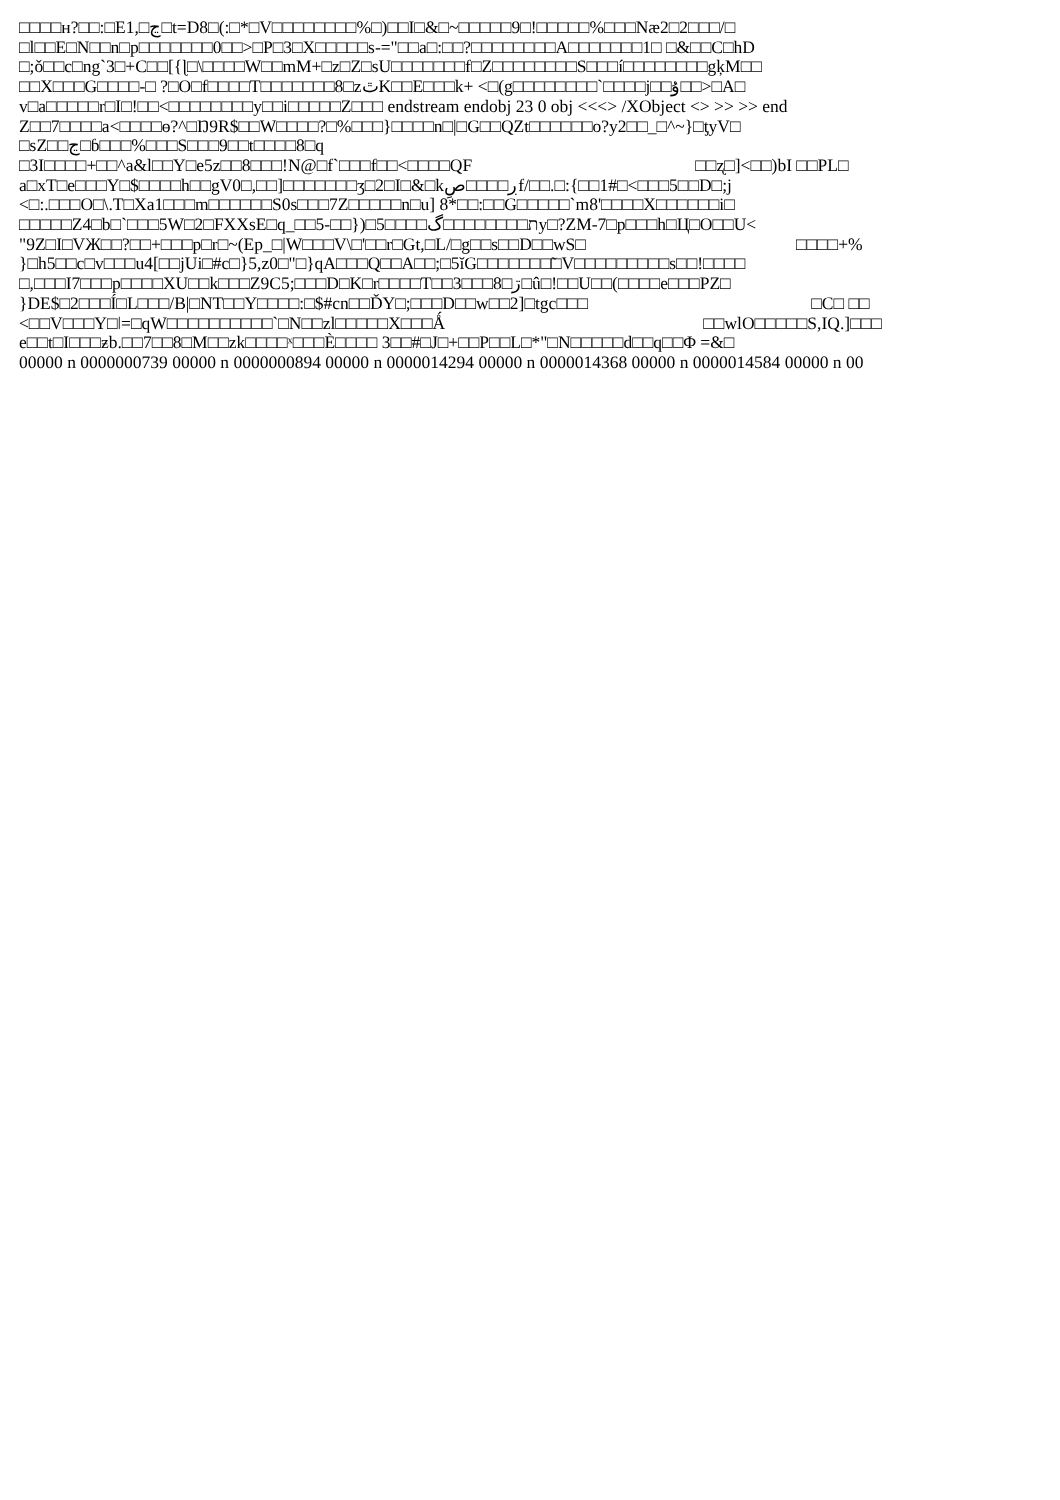□□□□н?□□:□E1,□ڃ□t=D8□(:□*□V□□□□□□□□%□)□□I□&□~□□□□□9□!□□□□□%□□□Næ2□2□□□/□
□l□□E□N□□n□p□□□□□□□0□□>□P□3□X□□□□□s-="□□a□:□□?□□□□□□□□A□□□□□□□1□ □&□□C□hD
□;ǒ□□c□ng`3□+C□□[{ɭ□\□□□□W□□mM+□z□Z□sU□□□□□□□f□Z□□□□□□□□S□□□í□□□□□□□□gķM□□
□□X□□□G□□□□-□ ?□O□f□□□□T□□□□□□□8□zٿK□□E□□□k+ <□(g□□□□□□□□`□□□□j□□ۇ□□>□A□
v□a□□□□□r□I□!□□<□□□□□□□□y□□i□□□□□Z□□□ endstream endobj 23 0 obj <<<> /XObject <> >> >> end
Z□□7□□□□a<□□□□ɵ?^□Ŋ9R$□□W□□□□?□%□□□}□□□□n□|□G□□QZt□□□□□□o?y2□□_□^~}□ƫyV□
□sZ□□ڃ□ɓ□□□%□□□S□□□9□□t□□□□8□q
□3I□□□□+□□^a&l□□Y□e5z□□8□□□!N@□f`□□□f□□<□□□□QF □□ʐ□]<□□)bI □□PL□
a□xT□e□□□Y□$□□□□h□□gV0□,□□]□□□□□□□ʒ□2□I□&□kڔ□□□□صِf/□□.□:{□□1#□<□□□5□□D□;j
<□:.□□□O□\.T□Xa1□□□m□□□□□□S0s□□□7Z□□□□□n□u] 8*□□:□□G□□□□□`m8'□□□□X□□□□□□i□
□□□□□Z4□b□`□□□5W□2□FXXsE□q_□□5-□□})□5□□□□ת□□□□□□□□گy□?ZM-7□p□□□h□Ц□O□□U<
"9Z□I□VЖ□□?□□+□□□p□r□~(Ep_□|W□□□V\□'□□r□Gt,□L/□g□□s□□D□□wS□ □□□□+%
}□h5□□c□v□□□u4[□□jUi□#c□}5,z0□"□}qA□□□Q□□A□□;□5ĭG□□□□□□□̃□V□□□□□□□□□s□□!□□□□
□,□□□I7□□□p□□□□XU□□k□□□Z9C5;□□□D□K□r□□□□T□□ڗ□8□□□3□û□!□□U□□(□□□□e□□□PZ□
}DE$□2□□□Í□L□□□/B|□NT□□Y□□□□:□$#cn□□ĎY□;□□□D□□w□□2]□tgc□□□ □C□ □□
<□□V□□□Y□ǀ=□qW□□□□□□□□□□`□N□□zl□□□□□X□□□Ǻ □□wlO□□□□□S,IQ.]□□□
e□□t□I□□□ƶb.□□7□□8□M□□zk□□□□ˣ□□□È□□□□ 3□□#□J□+□□P□□L□*"□N□□□□□d□□q□□Φ =&□
00000 n 0000000739 00000 n 0000000894 00000 n 0000014294 00000 n 0000014368 00000 n 0000014584 00000 n 00